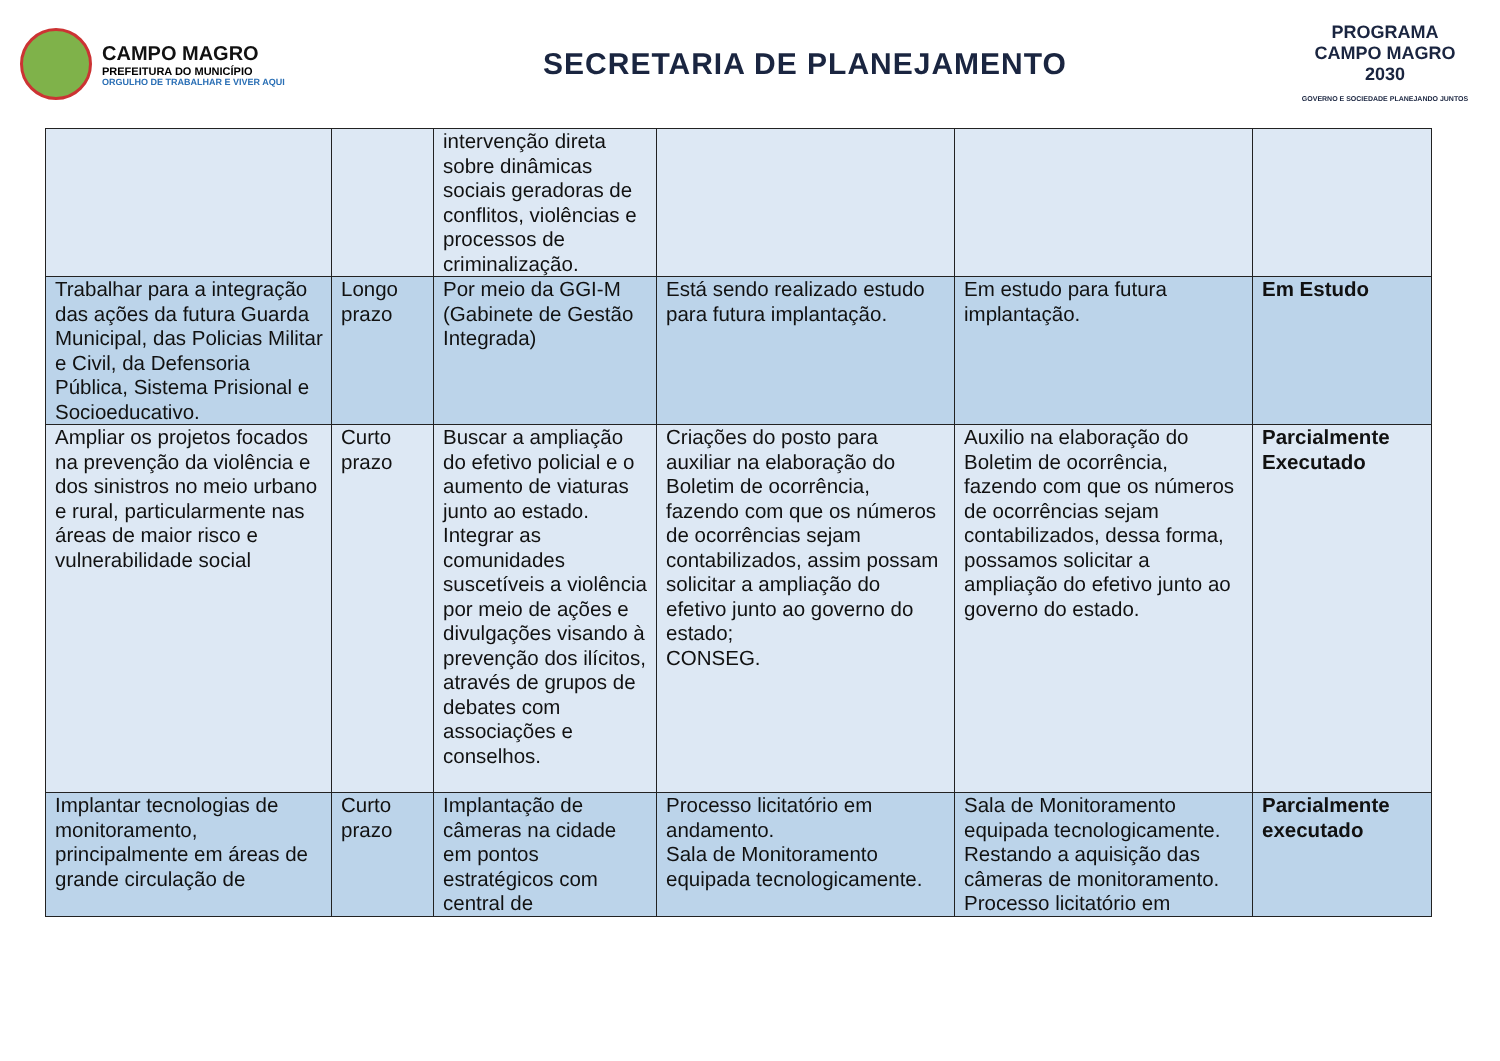CAMPO MAGRO
PREFEITURA DO MUNICÍPIO
ORGULHO DE TRABALHAR E VIVER AQUI
SECRETARIA DE PLANEJAMENTO
PROGRAMA
CAMPO MAGRO
2030
GOVERNO E SOCIEDADE PLANEJANDO JUNTOS
| | | intervenção direta sobre dinâmicas sociais geradoras de conflitos, violências e processos de criminalização. | | | |
| Trabalhar para a integração das ações da futura Guarda Municipal, das Policias Militar e Civil, da Defensoria Pública, Sistema Prisional e Socioeducativo. | Longo prazo | Por meio da GGI-M (Gabinete de Gestão Integrada) | Está sendo realizado estudo para futura implantação. | Em estudo para futura implantação. | Em Estudo |
| Ampliar os projetos focados na prevenção da violência e dos sinistros no meio urbano e rural, particularmente nas áreas de maior risco e vulnerabilidade social | Curto prazo | Buscar a ampliação do efetivo policial e o aumento de viaturas junto ao estado. Integrar as comunidades suscetíveis a violência por meio de ações e divulgações visando à prevenção dos ilícitos, através de grupos de debates com associações e conselhos. | Criações do posto para auxiliar na elaboração do Boletim de ocorrência, fazendo com que os números de ocorrências sejam contabilizados, assim possam solicitar a ampliação do efetivo junto ao governo do estado; CONSEG. | Auxilio na elaboração do Boletim de ocorrência, fazendo com que os números de ocorrências sejam contabilizados, dessa forma, possamos solicitar a ampliação do efetivo junto ao governo do estado. | Parcialmente Executado |
| Implantar tecnologias de monitoramento, principalmente em áreas de grande circulação de | Curto prazo | Implantação de câmeras na cidade em pontos estratégicos com central de | Processo licitatório em andamento. Sala de Monitoramento equipada tecnologicamente. | Sala de Monitoramento equipada tecnologicamente. Restando a aquisição das câmeras de monitoramento. Processo licitatório em | Parcialmente executado |